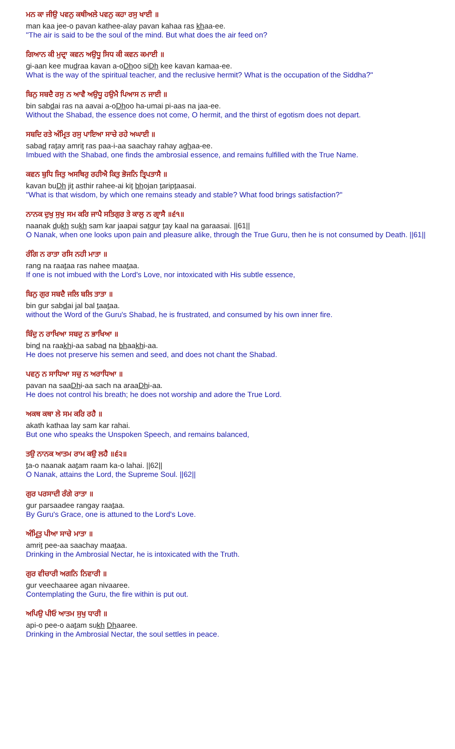ਮਨ ਕਾ ਜੀਉ ਪਵਨੁ ਕਥੀਅਲੇ ਪਵਨੁ ਕਹਾ ਰਸੁ ਖਾਈ ॥
man kaa jee-o pavan kathee-alay pavan kahaa ras khaa-ee.
"The air is said to be the soul of the mind. But what does the air feed on?
ਗਿਆਨ ਕੀ ਮੁਦ੍ਰਾ ਕਵਨ ਅਉਧੂ ਸਿਧ ਕੀ ਕਵਨ ਕਮਾਈ ॥
gi-aan kee mudraa kavan a-oDhoo siDh kee kavan kamaa-ee.
What is the way of the spiritual teacher, and the reclusive hermit? What is the occupation of the Siddha?"
ਬਿਨੁ ਸਬਦੈ ਰਸੁ ਨ ਆਵੈ ਅਉਧੂ ਹਉਮੈ ਪਿਆਸ ਨ ਜਾਈ ॥
bin sabdai ras na aavai a-oDhoo ha-umai pi-aas na jaa-ee.
Without the Shabad, the essence does not come, O hermit, and the thirst of egotism does not depart.
ਸਬਦਿ ਰਤੇ ਅੰਮ੍ਰਿਤ ਰਸੁ ਪਾਇਆ ਸਾਚੇ ਰਹੇ ਅਘਾਈ ॥
sabad ratay amrit ras paa-i-aa saachay rahay aghaa-ee.
Imbued with the Shabad, one finds the ambrosial essence, and remains fulfilled with the True Name.
ਕਵਨ ਬੁਧਿ ਜਿਤੁ ਅਸਥਿਰੁ ਰਹੀਐ ਕਿਤੁ ਭੋਜਨਿ ਤ੍ਰਿਪਤਾਸੈ ॥
kavan buDh jit asthir rahee-ai kit bhojan tariptaasai.
"What is that wisdom, by which one remains steady and stable? What food brings satisfaction?"
ਨਾਨਕ ਦੁਖੁ ਸੁਖੁ ਸਮ ਕਰਿ ਜਾਪੈ ਸਤਿਗੁਰ ਤੇ ਕਾਲੁ ਨ ਗ੍ਰਾਸੈ ॥੬੧॥
naanak dukh sukh sam kar jaapai satgur tay kaal na garaasai. ||61||
O Nanak, when one looks upon pain and pleasure alike, through the True Guru, then he is not consumed by Death. ||61||
ਰੰਗਿ ਨ ਰਾਤਾ ਰਸਿ ਨਹੀ ਮਾਤਾ ॥
rang na raataa ras nahee maataa.
If one is not imbued with the Lord's Love, nor intoxicated with His subtle essence,
ਬਿਨੁ ਗੁਰ ਸਬਦੈ ਜਲਿ ਬਲਿ ਤਾਤਾ ॥
bin gur sabdai jal bal taataa.
without the Word of the Guru's Shabad, he is frustrated, and consumed by his own inner fire.
ਬਿੰਦੁ ਨ ਰਾਖਿਆ ਸਬਦੁ ਨ ਭਾਖਿਆ ॥
bind na raakhi-aa sabad na bhaakhi-aa.
He does not preserve his semen and seed, and does not chant the Shabad.
ਪਵਨੁ ਨ ਸਾਧਿਆ ਸਚੁ ਨ ਅਰਾਧਿਆ ॥
pavan na saaDhi-aa sach na araaDhi-aa.
He does not control his breath; he does not worship and adore the True Lord.
ਅਕਥ ਕਥਾ ਲੇ ਸਮ ਕਰਿ ਰਹੈ ॥
akath kathaa lay sam kar rahai.
But one who speaks the Unspoken Speech, and remains balanced,
ਤਉ ਨਾਨਕ ਆਤਮ ਰਾਮ ਕਉ ਲਹੈ ॥੬੨॥
ta-o naanak aatam raam ka-o lahai. ||62||
O Nanak, attains the Lord, the Supreme Soul. ||62||
ਗੁਰ ਪਰਸਾਦੀ ਰੰਗੇ ਰਾਤਾ ॥
gur parsaadee rangay raataa.
By Guru's Grace, one is attuned to the Lord's Love.
ਅੰਮ੍ਰਿਤੁ ਪੀਆ ਸਾਚੇ ਮਾਤਾ ॥
amrit pee-aa saachay maataa.
Drinking in the Ambrosial Nectar, he is intoxicated with the Truth.
ਗੁਰ ਵੀਚਾਰੀ ਅਗਨਿ ਨਿਵਾਰੀ ॥
gur veechaaree agan nivaaree.
Contemplating the Guru, the fire within is put out.
ਅਪਿਉ ਪੀਓ ਆਤਮ ਸੁਖੁ ਧਾਰੀ ॥
api-o pee-o aatam sukh Dhaaree.
Drinking in the Ambrosial Nectar, the soul settles in peace.